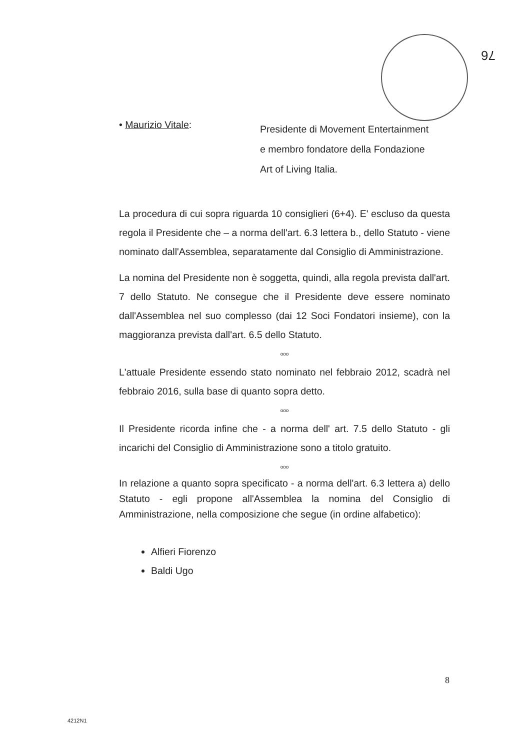76
• Maurizio Vitale:
Presidente di Movement Entertainment
e membro fondatore della Fondazione
Art of Living Italia.
La procedura di cui sopra riguarda 10 consiglieri (6+4). E' escluso da questa regola il Presidente che – a norma dell'art. 6.3 lettera b., dello Statuto - viene nominato dall'Assemblea, separatamente dal Consiglio di Amministrazione.
La nomina del Presidente non è soggetta, quindi, alla regola prevista dall'art. 7 dello Statuto. Ne consegue che il Presidente deve essere nominato dall'Assemblea nel suo complesso (dai 12 Soci Fondatori insieme), con la maggioranza prevista dall'art. 6.5 dello Statuto.
ooo
L'attuale Presidente essendo stato nominato nel febbraio 2012, scadrà nel febbraio 2016, sulla base di quanto sopra detto.
ooo
Il Presidente ricorda infine che - a norma dell' art. 7.5 dello Statuto - gli incarichi del Consiglio di Amministrazione sono a titolo gratuito.
ooo
In relazione a quanto sopra specificato - a norma dell'art. 6.3 lettera a) dello Statuto - egli propone all'Assemblea la nomina del Consiglio di Amministrazione, nella composizione che segue (in ordine alfabetico):
Alfieri Fiorenzo
Baldi Ugo
8
4212N1